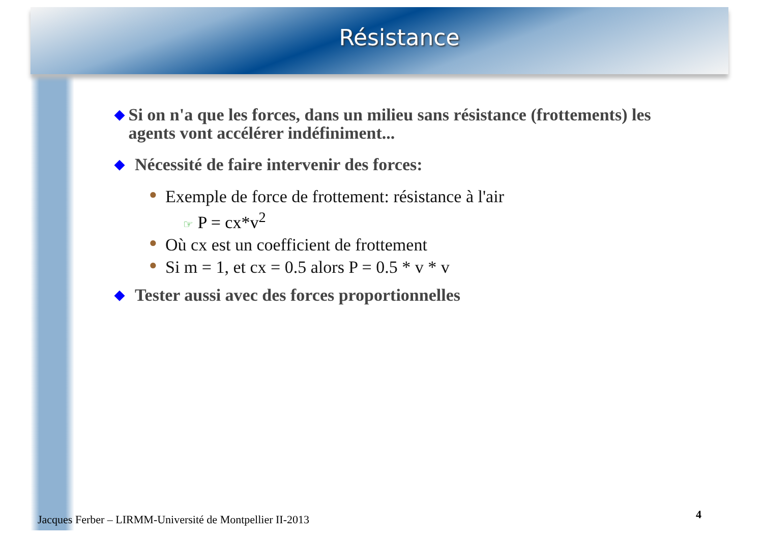Résistance
◆ Si on n'a que les forces, dans un milieu sans résistance (frottements) les agents vont accélérer indéfiniment...
◆ Nécessité de faire intervenir des forces:
● Exemple de force de frottement: résistance à l'air
☞ P = cx*v<sup>2</sup>
● Où cx est un coefficient de frottement
● Si m = 1, et cx = 0.5 alors P = 0.5 * v * v
◆ Tester aussi avec des forces proportionnelles
Jacques Ferber – LIRMM-Université de Montpellier II-2013
4